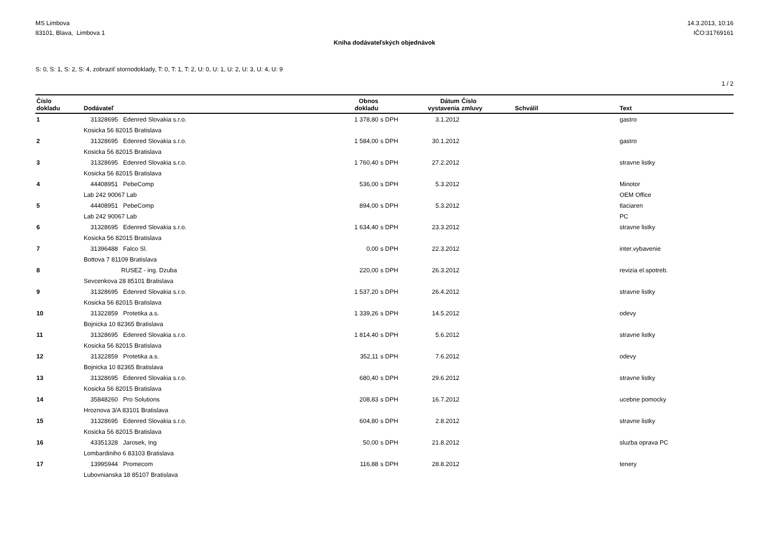MS Limbova
83101, Blava, Limbova 1
14.3.2013, 10:16
IČO:31769161
Kniha dodávateľských objednávok
S: 0, S: 1, S: 2, S: 4, zobraziť stornodoklady, T: 0, T: 1, T: 2, U: 0, U: 1, U: 2, U: 3, U: 4, U: 9
1 / 2
| Číslo dokladu | Dodávateľ | Obnos dokladu | | Dátum vystavenia | Číslo zmluvy | Schválil | Text |
| --- | --- | --- | --- | --- | --- | --- | --- |
| 1 | 31328695 Edenred Slovakia s.r.o. | 1 378,80 | s DPH | 3.1.2012 | | | gastro |
| | Kosicka 56 82015 Bratislava | | | | | | |
| 2 | 31328695 Edenred Slovakia s.r.o. | 1 584,00 | s DPH | 30.1.2012 | | | gastro |
| | Kosicka 56 82015 Bratislava | | | | | | |
| 3 | 31328695 Edenred Slovakia s.r.o. | 1 760,40 | s DPH | 27.2.2012 | | | stravne listky |
| | Kosicka 56 82015 Bratislava | | | | | | |
| 4 | 44408951 PebeComp | 536,00 | s DPH | 5.3.2012 | | | Minotor |
| | Lab 242 90067 Lab | | | | | | OEM Office |
| 5 | 44408951 PebeComp | 894,00 | s DPH | 5.3.2012 | | | tlaciaren |
| | Lab 242 90067 Lab | | | | | | PC |
| 6 | 31328695 Edenred Slovakia s.r.o. | 1 634,40 | s DPH | 23.3.2012 | | | stravne listky |
| | Kosicka 56 82015 Bratislava | | | | | | |
| 7 | 31396488 Falco Sl. | 0,00 | s DPH | 22.3.2012 | | | inter.vybavenie |
| | Bottova 7 81109 Bratislava | | | | | | |
| 8 | RUSEZ - ing. Dzuba | 220,00 | s DPH | 26.3.2012 | | | revizia el.spotreb. |
| | Sevcenkova 28 85101 Bratislava | | | | | | |
| 9 | 31328695 Edenred Slovakia s.r.o. | 1 537,20 | s DPH | 26.4.2012 | | | stravne listky |
| | Kosicka 56 82015 Bratislava | | | | | | |
| 10 | 31322859 Protetika a.s. | 1 339,26 | s DPH | 14.5.2012 | | | odevy |
| | Bojnicka 10 82365 Bratislava | | | | | | |
| 11 | 31328695 Edenred Slovakia s.r.o. | 1 814,40 | s DPH | 5.6.2012 | | | stravne listky |
| | Kosicka 56 82015 Bratislava | | | | | | |
| 12 | 31322859 Protetika a.s. | 352,11 | s DPH | 7.6.2012 | | | odevy |
| | Bojnicka 10 82365 Bratislava | | | | | | |
| 13 | 31328695 Edenred Slovakia s.r.o. | 680,40 | s DPH | 29.6.2012 | | | stravne listky |
| | Kosicka 56 82015 Bratislava | | | | | | |
| 14 | 35848260 Pro Solutions | 208,83 | s DPH | 16.7.2012 | | | ucebne pomocky |
| | Hroznova 3/A 83101 Bratislava | | | | | | |
| 15 | 31328695 Edenred Slovakia s.r.o. | 604,80 | s DPH | 2.8.2012 | | | stravne listky |
| | Kosicka 56 82015 Bratislava | | | | | | |
| 16 | 43351328 Jarosek, Ing | 50,00 | s DPH | 21.8.2012 | | | sluzba oprava PC |
| | Lombardiniho 6 83103 Bratislava | | | | | | |
| 17 | 13995944 Promecom | 116,88 | s DPH | 28.8.2012 | | | tenery |
| | Lubovnianska 18 85107 Bratislava | | | | | | |